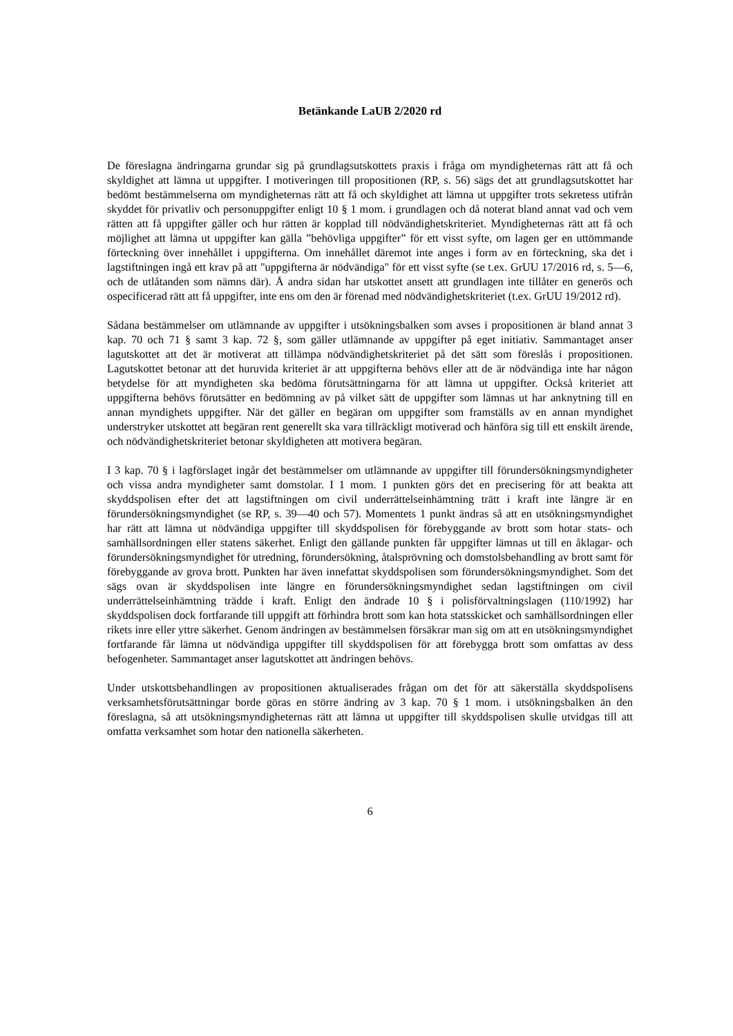Betänkande LaUB 2/2020 rd
De föreslagna ändringarna grundar sig på grundlagsutskottets praxis i fråga om myndigheternas rätt att få och skyldighet att lämna ut uppgifter. I motiveringen till propositionen (RP, s. 56) sägs det att grundlagsutskottet har bedömt bestämmelserna om myndigheternas rätt att få och skyldighet att lämna ut uppgifter trots sekretess utifrån skyddet för privatliv och personuppgifter enligt 10 § 1 mom. i grundlagen och då noterat bland annat vad och vem rätten att få uppgifter gäller och hur rätten är kopplad till nödvändighetskriteriet. Myndigheternas rätt att få och möjlighet att lämna ut uppgifter kan gälla ”behövliga uppgifter” för ett visst syfte, om lagen ger en uttömmande förteckning över innehållet i uppgifterna. Om innehållet däremot inte anges i form av en förteckning, ska det i lagstiftningen ingå ett krav på att "uppgifterna är nödvändiga" för ett visst syfte (se t.ex. GrUU 17/2016 rd, s. 5—6, och de utlåtanden som nämns där). Å andra sidan har utskottet ansett att grundlagen inte tillåter en generös och ospecificerad rätt att få uppgifter, inte ens om den är förenad med nödvändighetskriteriet (t.ex. GrUU 19/2012 rd).
Sådana bestämmelser om utlämnande av uppgifter i utsökningsbalken som avses i propositionen är bland annat 3 kap. 70 och 71 § samt 3 kap. 72 §, som gäller utlämnande av uppgifter på eget initiativ. Sammantaget anser lagutskottet att det är motiverat att tillämpa nödvändighetskriteriet på det sätt som föreslås i propositionen. Lagutskottet betonar att det huruvida kriteriet är att uppgifterna behövs eller att de är nödvändiga inte har någon betydelse för att myndigheten ska bedöma förutsättningarna för att lämna ut uppgifter. Också kriteriet att uppgifterna behövs förutsätter en bedömning av på vilket sätt de uppgifter som lämnas ut har anknytning till en annan myndighets uppgifter. När det gäller en begäran om uppgifter som framställs av en annan myndighet understryker utskottet att begäran rent generellt ska vara tillräckligt motiverad och hänföra sig till ett enskilt ärende, och nödvändighetskriteriet betonar skyldigheten att motivera begäran.
I 3 kap. 70 § i lagförslaget ingår det bestämmelser om utlämnande av uppgifter till förundersökningsmyndigheter och vissa andra myndigheter samt domstolar. I 1 mom. 1 punkten görs det en precisering för att beakta att skyddspolisen efter det att lagstiftningen om civil underrättelseinhämtning trätt i kraft inte längre är en förundersökningsmyndighet (se RP, s. 39—40 och 57). Momentets 1 punkt ändras så att en utsökningsmyndighet har rätt att lämna ut nödvändiga uppgifter till skyddspolisen för förebyggande av brott som hotar stats- och samhällsordningen eller statens säkerhet. Enligt den gällande punkten får uppgifter lämnas ut till en åklagar- och förundersökningsmyndighet för utredning, förundersökning, åtalsprövning och domstolsbehandling av brott samt för förebyggande av grova brott. Punkten har även innefattat skyddspolisen som förundersökningsmyndighet. Som det sägs ovan är skyddspolisen inte längre en förundersökningsmyndighet sedan lagstiftningen om civil underrättelseinhämtning trädde i kraft. Enligt den ändrade 10 § i polisförvaltningslagen (110/1992) har skyddspolisen dock fortfarande till uppgift att förhindra brott som kan hota statsskicket och samhällsordningen eller rikets inre eller yttre säkerhet. Genom ändringen av bestämmelsen försäkrar man sig om att en utsökningsmyndighet fortfarande får lämna ut nödvändiga uppgifter till skyddspolisen för att förebygga brott som omfattas av dess befogenheter. Sammantaget anser lagutskottet att ändringen behövs.
Under utskottsbehandlingen av propositionen aktualiserades frågan om det för att säkerställa skyddspolisens verksamhetsförutsättningar borde göras en större ändring av 3 kap. 70 § 1 mom. i utsökningsbalken än den föreslagna, så att utsökningsmyndigheternas rätt att lämna ut uppgifter till skyddspolisen skulle utvidgas till att omfatta verksamhet som hotar den nationella säkerheten.
6